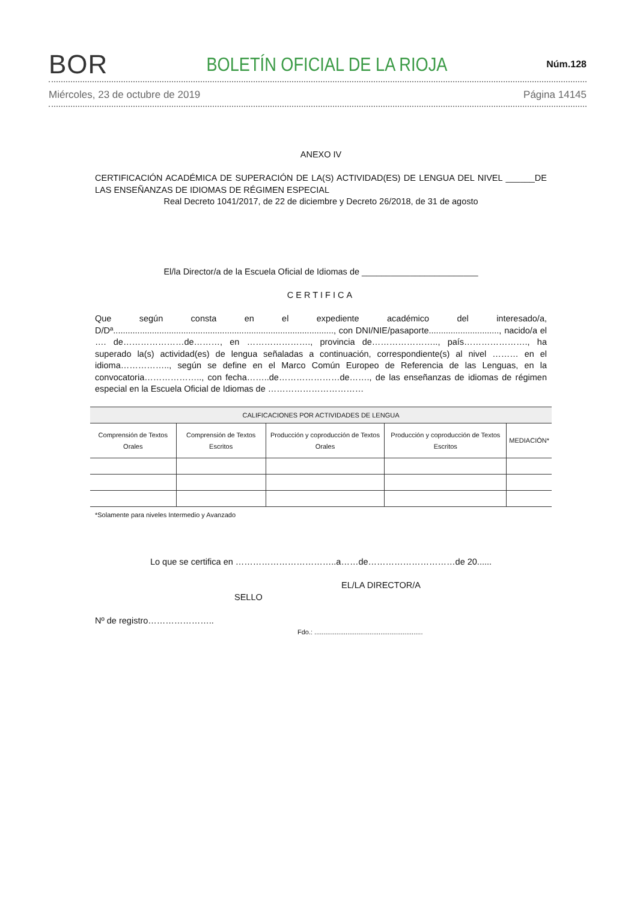BOR BOLETÍN OFICIAL DE LA RIOJA Núm.128
Miércoles, 23 de octubre de 2019 Página 14145
ANEXO IV
CERTIFICACIÓN ACADÉMICA DE SUPERACIÓN DE LA(S) ACTIVIDAD(ES) DE LENGUA DEL NIVEL ______DE LAS ENSEÑANZAS DE IDIOMAS DE RÉGIMEN ESPECIAL
Real Decreto 1041/2017, de 22 de diciembre y Decreto 26/2018, de 31 de agosto
El/la Director/a de la Escuela Oficial de Idiomas de ________________________
CERTIFICA
Que según consta en el expediente académico del interesado/a, D/Dª..........................................................................................., con DNI/NIE/pasaporte............................., nacido/a el …. de…………………de………, en …………………., provincia de………………….., país…………………., ha superado la(s) actividad(es) de lengua señaladas a continuación, correspondiente(s) al nivel ……… en el idioma…………….., según se define en el Marco Común Europeo de Referencia de las Lenguas, en la convocatoria……………….., con fecha……..de…………………de……., de las enseñanzas de idiomas de régimen especial en la Escuela Oficial de Idiomas de ……………………………
| CALIFICACIONES POR ACTIVIDADES DE LENGUA | | | | |
| --- | --- | --- | --- | --- |
| Comprensión de Textos Orales | Comprensión de Textos Escritos | Producción y coproducción de Textos Orales | Producción y coproducción de Textos Escritos | MEDIACIÓN* |
*Solamente para niveles Intermedio y Avanzado
Lo que se certifica en ……………………………..a……de…………………………de 20......
EL/LA DIRECTOR/A
SELLO
Nº de registro…………………..
Fdo.: ...........................................................